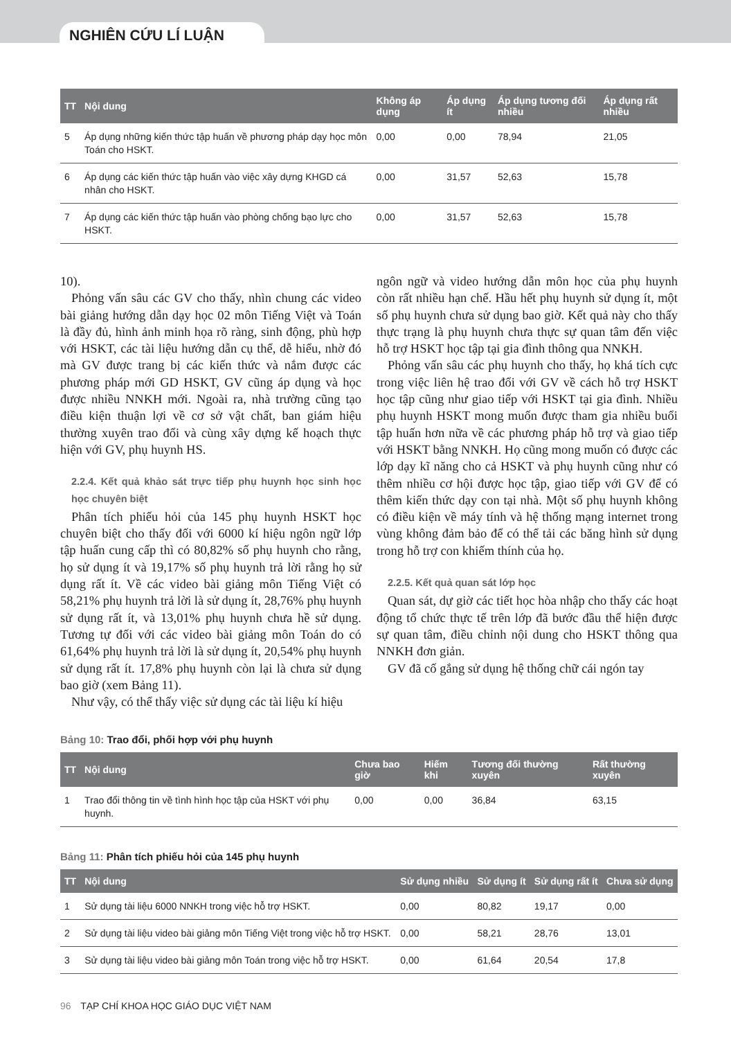NGHIÊN CỨU LÍ LUẬN
| TT | Nội dung | Không áp dụng | Áp dụng ít | Áp dụng tương đối nhiều | Áp dụng rất nhiều |
| --- | --- | --- | --- | --- | --- |
| 5 | Áp dụng những kiến thức tập huấn về phương pháp dạy học môn Toán cho HSKT. | 0,00 | 0,00 | 78,94 | 21,05 |
| 6 | Áp dụng các kiến thức tập huấn vào việc xây dựng KHGD cá nhân cho HSKT. | 0,00 | 31,57 | 52,63 | 15,78 |
| 7 | Áp dụng các kiến thức tập huấn vào phòng chống bạo lực cho HSKT. | 0,00 | 31,57 | 52,63 | 15,78 |
10).
Phỏng vấn sâu các GV cho thấy, nhìn chung các video bài giảng hướng dẫn dạy học 02 môn Tiếng Việt và Toán là đầy đủ, hình ảnh minh họa rõ ràng, sinh động, phù hợp với HSKT, các tài liệu hướng dẫn cụ thể, dễ hiểu, nhờ đó mà GV được trang bị các kiến thức và nắm được các phương pháp mới GD HSKT, GV cũng áp dụng và học được nhiều NNKH mới. Ngoài ra, nhà trường cũng tạo điều kiện thuận lợi về cơ sở vật chất, ban giám hiệu thường xuyên trao đổi và cùng xây dựng kế hoạch thực hiện với GV, phụ huynh HS.
2.2.4. Kết quả khảo sát trực tiếp phụ huynh học sinh học học chuyên biệt
Phân tích phiếu hỏi của 145 phụ huynh HSKT học chuyên biệt cho thấy đối với 6000 kí hiệu ngôn ngữ lớp tập huấn cung cấp thì có 80,82% số phụ huynh cho rằng, họ sử dụng ít và 19,17% số phụ huynh trả lời rằng họ sử dụng rất ít. Về các video bài giảng môn Tiếng Việt có 58,21% phụ huynh trả lời là sử dụng ít, 28,76% phụ huynh sử dụng rất ít, và 13,01% phụ huynh chưa hề sử dụng. Tương tự đối với các video bài giảng môn Toán do có 61,64% phụ huynh trả lời là sử dụng ít, 20,54% phụ huynh sử dụng rất ít. 17,8% phụ huynh còn lại là chưa sử dụng bao giờ (xem Bảng 11).
Như vậy, có thể thấy việc sử dụng các tài liệu kí hiệu
ngôn ngữ và video hướng dẫn môn học của phụ huynh còn rất nhiều hạn chế. Hầu hết phụ huynh sử dụng ít, một số phụ huynh chưa sử dụng bao giờ. Kết quả này cho thấy thực trạng là phụ huynh chưa thực sự quan tâm đến việc hỗ trợ HSKT học tập tại gia đình thông qua NNKH.
Phỏng vấn sâu các phụ huynh cho thấy, họ khá tích cực trong việc liên hệ trao đổi với GV về cách hỗ trợ HSKT học tập cũng như giao tiếp với HSKT tại gia đình. Nhiều phụ huynh HSKT mong muốn được tham gia nhiều buổi tập huấn hơn nữa về các phương pháp hỗ trợ và giao tiếp với HSKT bằng NNKH. Họ cũng mong muốn có được các lớp dạy kĩ năng cho cả HSKT và phụ huynh cũng như có thêm nhiều cơ hội được học tập, giao tiếp với GV để có thêm kiến thức dạy con tại nhà. Một số phụ huynh không có điều kiện về máy tính và hệ thống mạng internet trong vùng không đảm bảo để có thể tải các băng hình sử dụng trong hỗ trợ con khiếm thính của họ.
2.2.5. Kết quả quan sát lớp học
Quan sát, dự giờ các tiết học hòa nhập cho thấy các hoạt động tổ chức thực tế trên lớp đã bước đầu thể hiện được sự quan tâm, điều chỉnh nội dung cho HSKT thông qua NNKH đơn giản.
GV đã cố gắng sử dụng hệ thống chữ cái ngón tay
Bảng 10: Trao đổi, phối hợp với phụ huynh
| TT | Nội dung | Chưa bao giờ | Hiếm khi | Tương đối thường xuyên | Rất thường xuyên |
| --- | --- | --- | --- | --- | --- |
| 1 | Trao đổi thông tin về tình hình học tập của HSKT với phụ huynh. | 0,00 | 0,00 | 36,84 | 63,15 |
Bảng 11: Phân tích phiếu hỏi của 145 phụ huynh
| TT | Nội dung | Sử dụng nhiều | Sử dụng ít | Sử dụng rất ít | Chưa sử dụng |
| --- | --- | --- | --- | --- | --- |
| 1 | Sử dụng tài liệu 6000 NNKH trong việc hỗ trợ HSKT. | 0,00 | 80,82 | 19,17 | 0,00 |
| 2 | Sử dụng tài liệu video bài giảng môn Tiếng Việt trong việc hỗ trợ HSKT. | 0,00 | 58,21 | 28,76 | 13,01 |
| 3 | Sử dụng tài liệu video bài giảng môn Toán trong việc hỗ trợ HSKT. | 0,00 | 61,64 | 20,54 | 17,8 |
96 TẠP CHÍ KHOA HỌC GIÁO DỤC VIỆT NAM